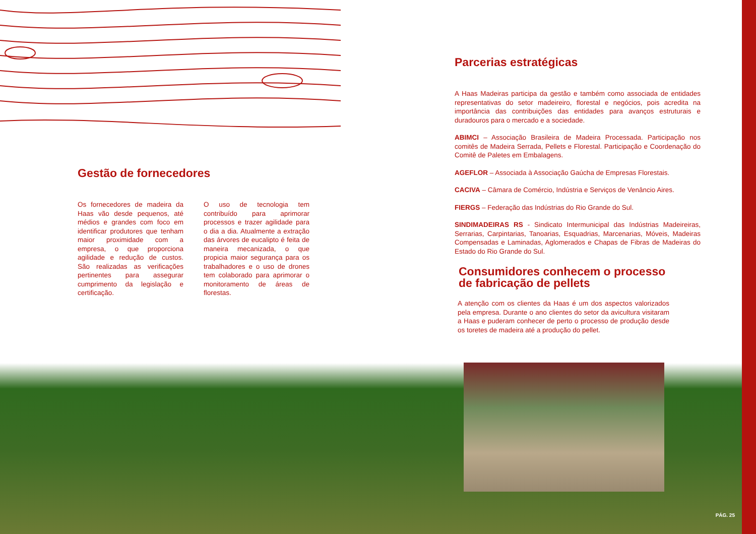Gestão de fornecedores
Os fornecedores de madeira da Haas vão desde pequenos, até médios e grandes com foco em identificar produtores que tenham maior proximidade com a empresa, o que proporciona agilidade e redução de custos. São realizadas as verificações pertinentes para assegurar cumprimento da legislação e certificação.
O uso de tecnologia tem contribuído para aprimorar processos e trazer agilidade para o dia a dia. Atualmente a extração das árvores de eucalipto é feita de maneira mecanizada, o que propicia maior segurança para os trabalhadores e o uso de drones tem colaborado para aprimorar o monitoramento de áreas de florestas.
Parcerias estratégicas
A Haas Madeiras participa da gestão e também como associada de entidades representativas do setor madeireiro, florestal e negócios, pois acredita na importância das contribuições das entidades para avanços estruturais e duradouros para o mercado e a sociedade.
ABIMCI – Associação Brasileira de Madeira Processada. Participação nos comitês de Madeira Serrada, Pellets e Florestal. Participação e Coordenação do Comitê de Paletes em Embalagens.
AGEFLOR – Associada à Associação Gaúcha de Empresas Florestais.
CACIVA – Câmara de Comércio, Indústria e Serviços de Venâncio Aires.
FIERGS – Federação das Indústrias do Rio Grande do Sul.
SINDIMADEIRAS RS - Sindicato Intermunicipal das Indústrias Madeireiras, Serrarias, Carpintarias, Tanoarias, Esquadrias, Marcenarias, Móveis, Madeiras Compensadas e Laminadas, Aglomerados e Chapas de Fibras de Madeiras do Estado do Rio Grande do Sul.
Consumidores conhecem o processo
de fabricação de pellets
A atenção com os clientes da Haas é um dos aspectos valorizados pela empresa. Durante o ano clientes do setor da avicultura visitaram a Haas e puderam conhecer de perto o processo de produção desde os toretes de madeira até a produção do pellet.
PÁG. 25